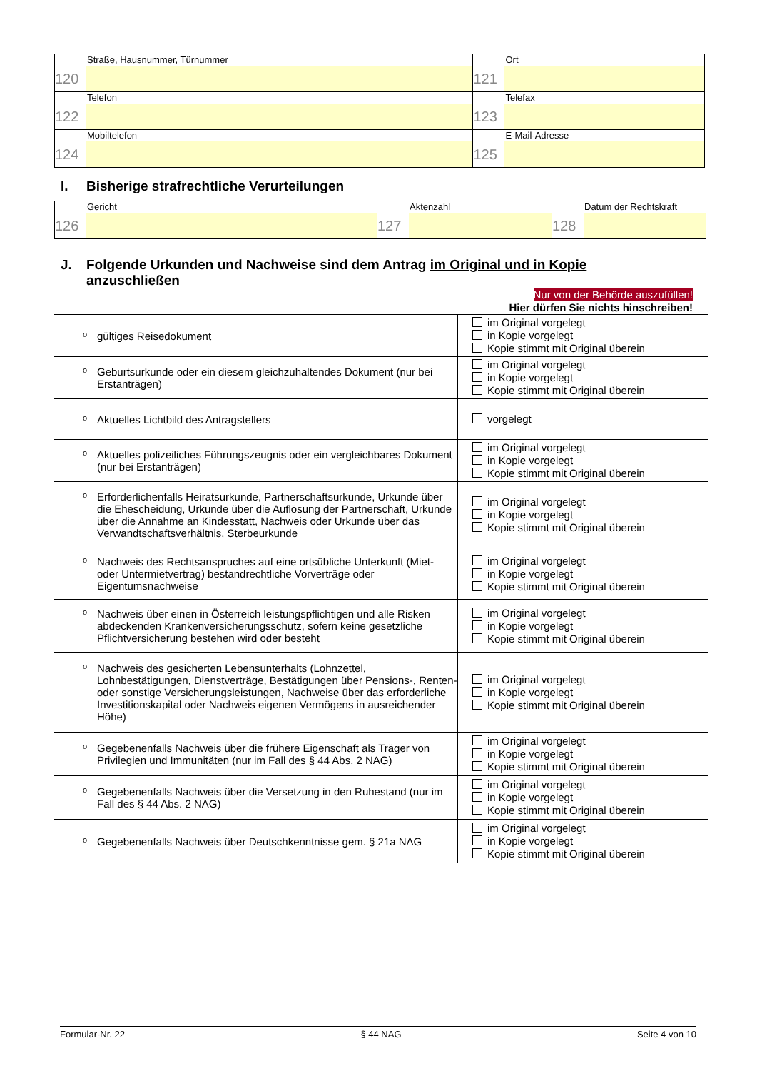| Straße, Hausnummer, Türnummer 120 | Ort 121 |
| Telefon 122 | Telefax 123 |
| Mobiltelefon 124 | E-Mail-Adresse 125 |
I. Bisherige strafrechtliche Verurteilungen
| Gericht 126 | Aktenzahl 127 | Datum der Rechtskraft 128 |
J. Folgende Urkunden und Nachweise sind dem Antrag im Original und in Kopie
anzuschließen
Nur von der Behörde auszufüllen!
Hier dürfen Sie nichts hinschreiben!
| o gültiges Reisedokument | im Original vorgelegt in Kopie vorgelegt Kopie stimmt mit Original überein |
| o Geburtsurkunde oder ein diesem gleichzuhaltendes Dokument (nur bei Erstanträgen) | im Original vorgelegt in Kopie vorgelegt Kopie stimmt mit Original überein |
| o Aktuelles Lichtbild des Antragstellers | vorgelegt |
| o Aktuelles polizeiliches Führungszeugnis oder ein vergleichbares Dokument (nur bei Erstanträgen) | im Original vorgelegt in Kopie vorgelegt Kopie stimmt mit Original überein |
| o Erforderlichenfalls Heiratsurkunde, Partnerschaftsurkunde, Urkunde über die Ehescheidung, Urkunde über die Auflösung der Partnerschaft, Urkunde über die Annahme an Kindesstatt, Nachweis oder Urkunde über das Verwandtschaftsverhältnis, Sterbeurkunde | im Original vorgelegt in Kopie vorgelegt Kopie stimmt mit Original überein |
| o Nachweis des Rechtsanspruches auf eine ortsübliche Unterkunft (Miet- oder Untermietvertrag) bestandrechtliche Vorverträge oder Eigentumsnachweise | im Original vorgelegt in Kopie vorgelegt Kopie stimmt mit Original überein |
| o Nachweis über einen in Österreich leistungspflichtigen und alle Risken abdeckenden Krankenversicherungsschutz, sofern keine gesetzliche Pflichtversicherung bestehen wird oder besteht | im Original vorgelegt in Kopie vorgelegt Kopie stimmt mit Original überein |
| o Nachweis des gesicherten Lebensunterhalts (Lohnzettel, Lohnbestätigungen, Dienstverträge, Bestätigungen über Pensions-, Renten- oder sonstige Versicherungsleistungen, Nachweise über das erforderliche Investitionskapital oder Nachweis eigenen Vermögens in ausreichender Höhe) | im Original vorgelegt in Kopie vorgelegt Kopie stimmt mit Original überein |
| o Gegebenenfalls Nachweis über die frühere Eigenschaft als Träger von Privilegien und Immunitäten (nur im Fall des § 44 Abs. 2 NAG) | im Original vorgelegt in Kopie vorgelegt Kopie stimmt mit Original überein |
| o Gegebenenfalls Nachweis über die Versetzung in den Ruhestand (nur im Fall des § 44 Abs. 2 NAG) | im Original vorgelegt in Kopie vorgelegt Kopie stimmt mit Original überein |
| o Gegebenenfalls Nachweis über Deutschkenntnisse gem. § 21a NAG | im Original vorgelegt in Kopie vorgelegt Kopie stimmt mit Original überein |
Formular-Nr. 22 § 44 NAG Seite 4 von 10